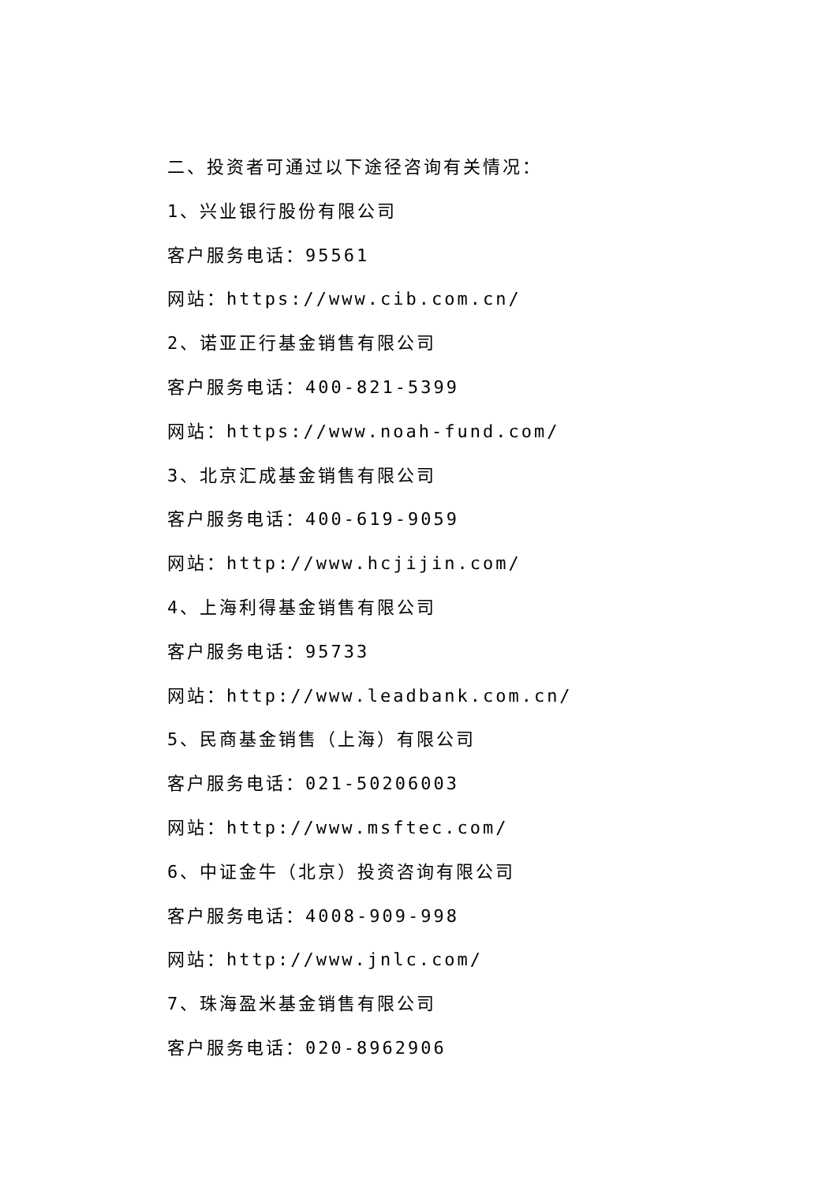二、投资者可通过以下途径咨询有关情况：
1、兴业银行股份有限公司
客户服务电话：95561
网站：https://www.cib.com.cn/
2、诺亚正行基金销售有限公司
客户服务电话：400-821-5399
网站：https://www.noah-fund.com/
3、北京汇成基金销售有限公司
客户服务电话：400-619-9059
网站：http://www.hcjijin.com/
4、上海利得基金销售有限公司
客户服务电话：95733
网站：http://www.leadbank.com.cn/
5、民商基金销售（上海）有限公司
客户服务电话：021-50206003
网站：http://www.msftec.com/
6、中证金牛（北京）投资咨询有限公司
客户服务电话：4008-909-998
网站：http://www.jnlc.com/
7、珠海盈米基金销售有限公司
客户服务电话：020-8962906